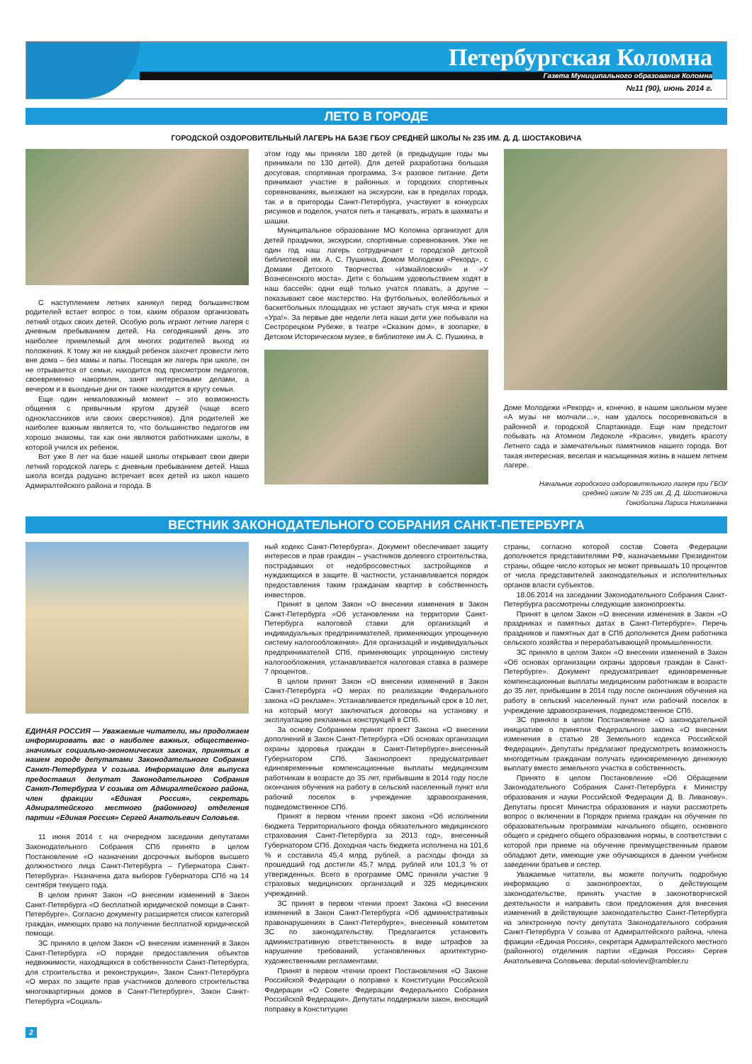Петербургская Коломна
Газета Муниципального образования Коломна
№11 (90), июнь 2014 г.
ЛЕТО В ГОРОДЕ
ГОРОДСКОЙ ОЗДОРОВИТЕЛЬНЫЙ ЛАГЕРЬ НА БАЗЕ ГБОУ СРЕДНЕЙ ШКОЛЫ № 235 ИМ. Д. Д. ШОСТАКОВИЧА
С наступлением летних каникул перед большинством родителей встает вопрос о том, каким образом организовать летний отдых своих детей. Особую роль играют летние лагеря с дневным пребыванием детей. На сегодняшний день это наиболее приемлемый для многих родителей выход из положения. К тому же не каждый ребенок захочет провести лето вне дома – без мамы и папы. Посещая же лагерь при школе, он не отрывается от семьи, находится под присмотром педагогов, своевременно накормлен, занят интересными делами, а вечером и в выходные дни он также находится в кругу семьи.
Еще один немаловажный момент – это возможность общения с привычным кругом друзей (чаще всего одноклассников или своих сверстников). Для родителей же наиболее важным является то, что большинство педагогов им хорошо знакомы, так как они являются работниками школы, в которой учился их ребенок.
Вот уже 8 лет на базе нашей школы открывает свои двери летний городской лагерь с дневным пребыванием детей. Наша школа всегда радушно встречает всех детей из школ нашего Адмиралтейского района и города. В
этом году мы приняли 180 детей (в предыдущие годы мы принимали по 130 детей). Для детей разработана большая досуговая, спортивная программа, 3-х разовое питание. Дети принимают участие в районных и городских спортивных соревнованиях, выезжают на экскурсии, как в пределах города, так и в пригороды Санкт-Петербурга, участвуют в конкурсах рисунков и поделок, учатся петь и танцевать, играть в шахматы и шашки.
Муниципальное образование МО Коломна организуют для детей праздники, экскурсии, спортивные соревнования. Уже не один год наш лагерь сотрудничает с городской детской библиотекой им. А. С. Пушкина, Домом Молодежи «Рекорд», с Домами Детского Творчества «Измайловский» и «У Вознесенского моста». Дети с большим удовольствием ходят в наш бассейн: одни ещё только учатся плавать, а другие – показывают свое мастерство. На футбольных, волейбольных и баскетбольных площадках не устают звучать стук мяча и крики «Ура!». За первые две недели лета наши дети уже побывали на Сестрорецком Рубеже, в театре «Сказкин дом», в зоопарке, в Детском Историческом музее, в библиотеке им.А. С. Пушкина, в
Доме Молодежи «Рекорд» и, конечно, в нашем школьном музее «А музы не молчали…», нам удалось посоревноваться в районной и городской Спартакиаде. Еще нам предстоит побывать на Атомном Ледоколе «Красин», увидеть красоту Летнего сада и замечательных памятников нашего города. Вот такая интересная, веселая и насыщенная жизнь в нашем летнем лагере.
Начальник городского оздоровительного лагеря при ГБОУ
средней школе № 235 им. Д. Д. Шостаковича
Гоноболина Лариса Николаевна
ВЕСТНИК ЗАКОНОДАТЕЛЬНОГО СОБРАНИЯ САНКТ-ПЕТЕРБУРГА
ЕДИНАЯ РОССИЯ — Уважаемые читатели, мы продолжаем информировать вас о наиболее важных, общественно-значимых социально-экономических законах, принятых в нашем городе депутатами Законодательного Собрания Санкт-Петербурга V созыва. Информацию для выпуска предоставил депутат Законодательного Собрания Санкт-Петербурга V созыва от Адмиралтейского района, член фракции «Единая Россия», секретарь Адмиралтейского местного (районного) отделения партии «Единая Россия» Сергей Анатольевич Соловьев.
11 июня 2014 г. на очередном заседании депутатами Законодательного Собрания СПб принято в целом Постановление «О назначении досрочных выборов высшего должностного лица Санкт-Петербурга – Губернатора Санкт-Петербурга». Назначена дата выборов Губернатора СПб на 14 сентября текущего года.
В целом принят Закон «О внесении изменений в Закон Санкт-Петербурга «О бесплатной юридической помощи в Санкт-Петербурге». Согласно документу расширяется список категорий граждан, имеющих право на получение бесплатной юридической помощи.
ЗС приняло в целом Закон «О внесении изменений в Закон Санкт-Петербурга «О порядке предоставления объектов недвижимости, находящихся в собственности Санкт-Петербурга, для строительства и реконструкции», Закон Санкт-Петербурга «О мерах по защите прав участников долевого строительства многоквартирных домов в Санкт-Петербурге», Закон Санкт-Петербурга «Социаль-
ный кодекс Санкт-Петербурга». Документ обеспечивает защиту интересов и прав граждан – участников долевого строительства, пострадавших от недобросовестных застройщиков и нуждающихся в защите. В частности, устанавливается порядок предоставления таким гражданам квартир в собственность инвесторов.
Принят в целом Закон «О внесении изменения в Закон Санкт-Петербурга «Об установлении на территории Санкт-Петербурга налоговой ставки для организаций и индивидуальных предпринимателей, применяющих упрощенную систему налогообложения». Для организаций и индивидуальных предпринимателей СПб, применяющих упрощенную систему налогообложения, устанавливается налоговая ставка в размере 7 процентов.
В целом принят Закон «О внесении изменений в Закон Санкт-Петербурга «О мерах по реализации Федерального закона «О рекламе». Устанавливается предельный срок в 10 лет, на который могут заключаться договоры на установку и эксплуатацию рекламных конструкций в СПб.
За основу Собранием принят проект Закона «О внесении дополнений в Закон Санкт-Петербурга «Об основах организации охраны здоровья граждан в Санкт-Петербурге»,внесенный Губернатором СПб. Законопроект предусматривает единовременные компенсационные выплаты медицинским работникам в возрасте до 35 лет, прибывшим в 2014 году после окончания обучения на работу в сельский населенный пункт или рабочий поселок в учреждение здравоохранения, подведомственное СПб.
Принят в первом чтении проект закона «Об исполнении бюджета Территориального фонда обязательного медицинского страхования Санкт-Петербурга за 2013 год», внесенный Губернатором СПб. Доходная часть бюджета исполнена на 101,6 % и составила 45,4 млрд. рублей, а расходы фонда за прошедший год достигли 45,7 млрд. рублей или 101,3 % от утвержденных. Всего в программе ОМС приняли участие 9 страховых медицинских организаций и 325 медицинских учреждений.
ЗС принят в первом чтении проект Закона «О внесении изменений в Закон Санкт-Петербурга «Об административных правонарушениях в Санкт-Петербурге», внесенный комитетом ЗС по законодательству. Предлагается установить административную ответственность в виде штрафов за нарушение требований, установленных архитектурно-художественными регламентами.
Принят в первом чтении проект Постановления «О Законе Российской Федерации о поправке к Конституции Российской Федерации «О Совете Федерации Федерального Собрания Российской Федерации». Депутаты поддержали закон, вносящий поправку в Конституцию
страны, согласно которой состав Совета Федерации дополняется представителями РФ, назначаемыми Президентом страны, общее число которых не может превышать 10 процентов от числа представителей законодательных и исполнительных органов власти субъектов.
18.06.2014 на заседании Законодательного Собрания Санкт-Петербурга рассмотрены следующие законопроекты.
Принят в целом Закон «О внесении изменения в Закон «О праздниках и памятных датах в Санкт-Петербурге». Перечь праздников и памятных дат в СПб дополняется Днем работника сельского хозяйства и перерабатывающей промышленности.
ЗС приняло в целом Закон «О внесении изменений в Закон «Об основах организации охраны здоровья граждан в Санкт-Петербурге». Документ предусматривает единовременные компенсационные выплаты медицинским работникам в возрасте до 35 лет, прибывшим в 2014 году после окончания обучения на работу в сельский населенный пункт или рабочий поселок в учреждение здравоохранения, подведомственное СПб.
ЗС приняло в целом Постановление «О законодательной инициативе о принятии Федерального закона «О внесении изменения в статью 28 Земельного кодекса Российской Федерации». Депутаты предлагают предусмотреть возможность многодетным гражданам получать единовременную денежную выплату вместо земельного участка в собственность.
Принято в целом Постановление «Об Обращении Законодательного Собрания Санкт-Петербурга к Министру образования и науки Российской Федерации Д. В. Ливанову». Депутаты просят Министра образования и науки рассмотреть вопрос о включении в Порядок приема граждан на обучение по образовательным программам начального общего, основного общего и среднего общего образования нормы, в соответствии с которой при приеме на обучение преимущественным правом обладают дети, имеющие уже обучающихся в данном учебном заведении братьев и сестер.
Уважаемые читатели, вы можете получить подробную информацию о законопроектах, о действующем законодательстве, принять участие в законотворческой деятельности и направить свои предложения для внесения изменений в действующее законодательство Санкт-Петербурга на электронную почту депутата Законодательного собрания Санкт-Петербурга V созыва от Адмиралтейского района, члена фракции «Единая Россия», секретаря Адмиралтейского местного (районного) отделения партии «Единая Россия» Сергея Анатольевича Соловьева: deputat-soloviev@rambler.ru
2